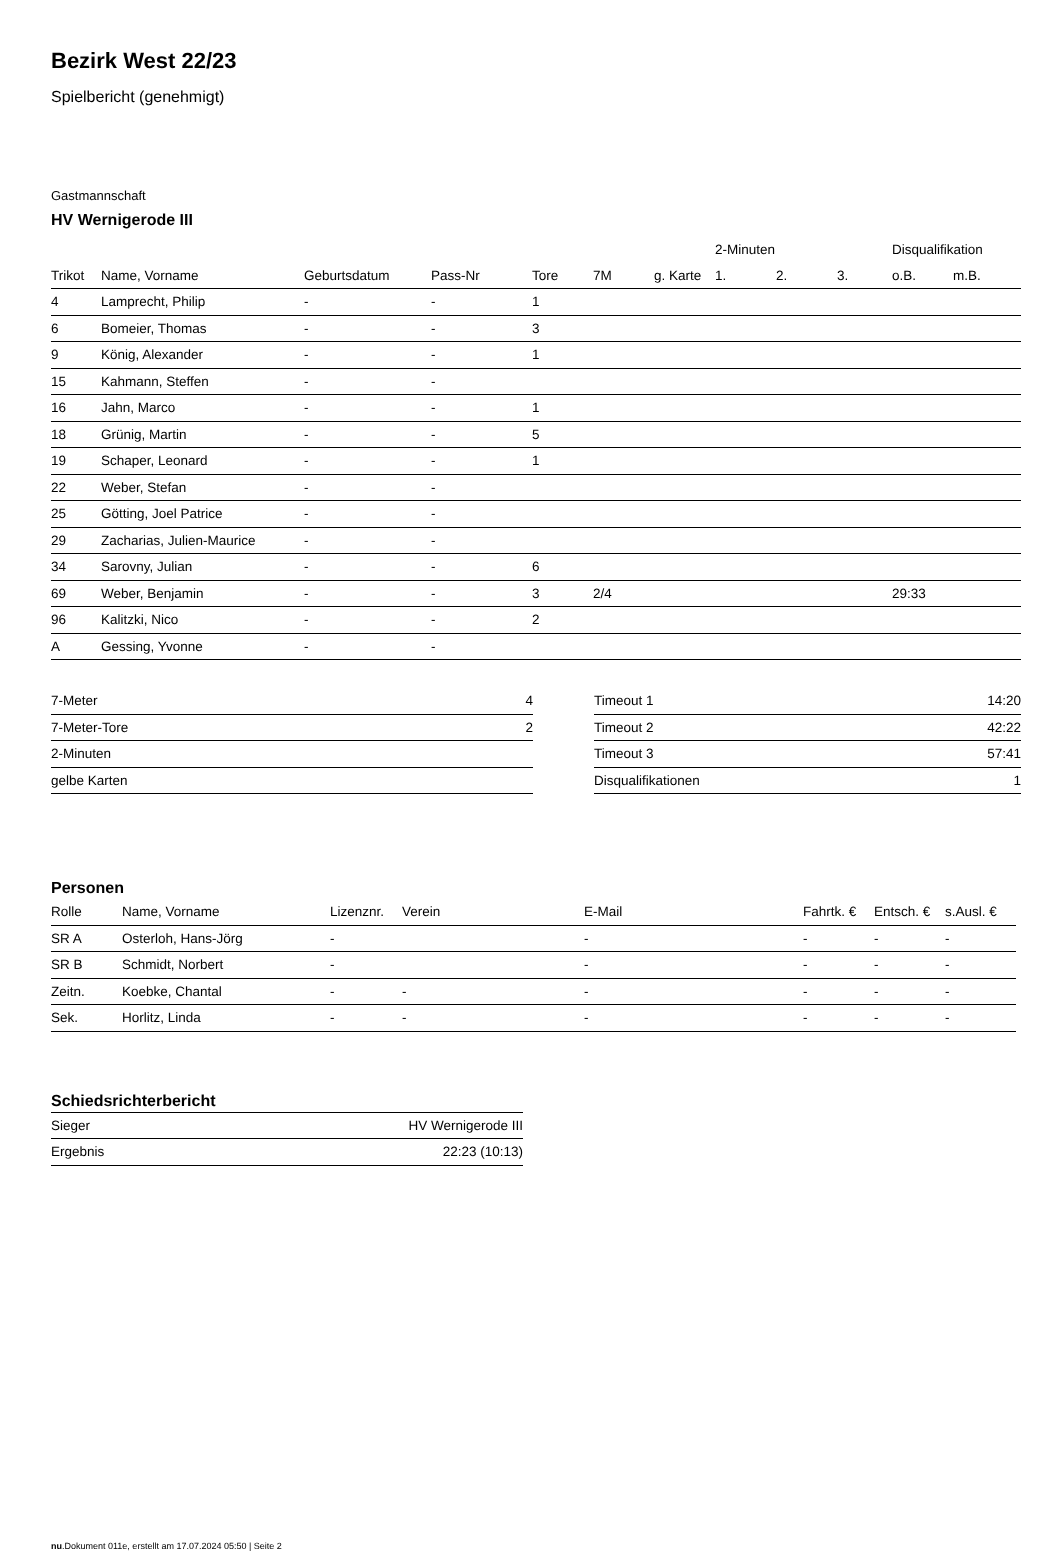Bezirk West 22/23
Spielbericht (genehmigt)
Gastmannschaft
HV Wernigerode III
| | | | | | | | 2-Minuten | | | Disqualifikation | |
| --- | --- | --- | --- | --- | --- | --- | --- | --- | --- | --- | --- |
| Trikot | Name, Vorname | Geburtsdatum | Pass-Nr | Tore | 7M | g. Karte | 1. | 2. | 3. | o.B. | m.B. |
| 4 | Lamprecht, Philip | - | - | 1 | | | | | | | |
| 6 | Bomeier, Thomas | - | - | 3 | | | | | | | |
| 9 | König, Alexander | - | - | 1 | | | | | | | |
| 15 | Kahmann, Steffen | - | - | | | | | | | | |
| 16 | Jahn, Marco | - | - | 1 | | | | | | | |
| 18 | Grünig, Martin | - | - | 5 | | | | | | | |
| 19 | Schaper, Leonard | - | - | 1 | | | | | | | |
| 22 | Weber, Stefan | - | - | | | | | | | | |
| 25 | Götting, Joel Patrice | - | - | | | | | | | | |
| 29 | Zacharias, Julien-Maurice | - | - | | | | | | | | |
| 34 | Sarovny, Julian | - | - | 6 | | | | | | | |
| 69 | Weber, Benjamin | - | - | 3 | 2/4 | | | | | 29:33 | |
| 96 | Kalitzki, Nico | - | - | 2 | | | | | | | |
| A | Gessing, Yvonne | - | - | | | | | | | | |
| 7-Meter | 4 |
| 7-Meter-Tore | 2 |
| 2-Minuten | |
| gelbe Karten | |
| Timeout 1 | 14:20 |
| Timeout 2 | 42:22 |
| Timeout 3 | 57:41 |
| Disqualifikationen | 1 |
Personen
| Rolle | Name, Vorname | Lizenznr. | Verein | E-Mail | Fahrtk. € | Entsch. € | s.Ausl. € |
| --- | --- | --- | --- | --- | --- | --- | --- |
| SR A | Osterloh, Hans-Jörg | - | | - | - | - | - |
| SR B | Schmidt, Norbert | - | | - | - | - | - |
| Zeitn. | Koebke, Chantal | - | - | - | - | - | - |
| Sek. | Horlitz, Linda | - | - | - | - | - | - |
Schiedsrichterbericht
| Sieger | HV Wernigerode III |
| Ergebnis | 22:23 (10:13) |
nu.Dokument 011e, erstellt am 17.07.2024 05:50 | Seite 2